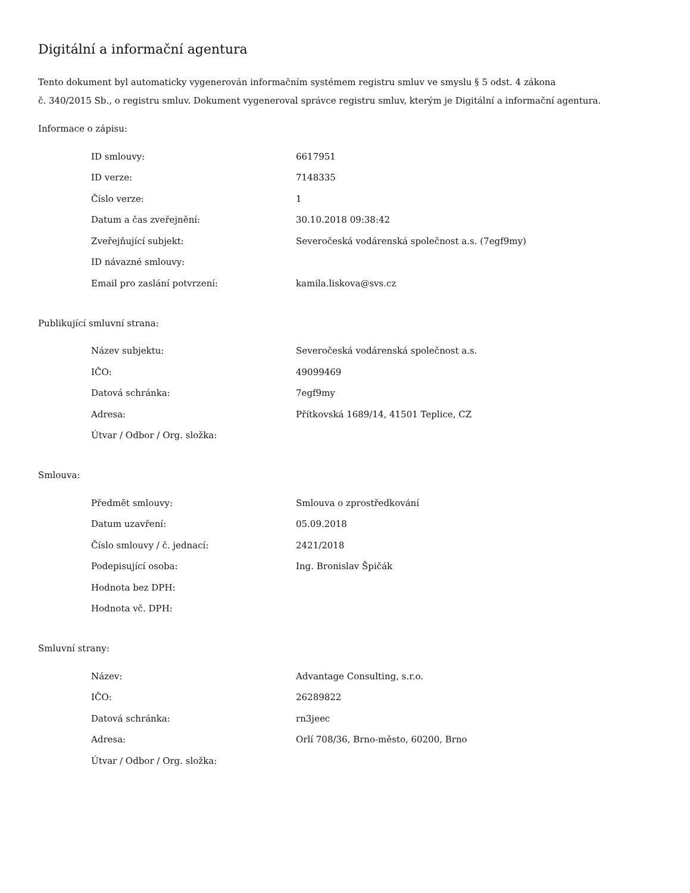Digitální a informační agentura
Tento dokument byl automaticky vygenerován informačním systémem registru smluv ve smyslu § 5 odst. 4 zákona
č. 340/2015 Sb., o registru smluv. Dokument vygeneroval správce registru smluv, kterým je Digitální a informační agentura.
Informace o zápisu:
| ID smlouvy: | 6617951 |
| ID verze: | 7148335 |
| Číslo verze: | 1 |
| Datum a čas zveřejnění: | 30.10.2018 09:38:42 |
| Zveřejňující subjekt: | Severočeská vodárenská společnost a.s. (7egf9my) |
| ID návazné smlouvy: | |
| Email pro zaslání potvrzení: | kamila.liskova@svs.cz |
Publikující smluvní strana:
| Název subjektu: | Severočeská vodárenská společnost a.s. |
| IČO: | 49099469 |
| Datová schránka: | 7egf9my |
| Adresa: | Přítkovská 1689/14, 41501 Teplice, CZ |
| Útvar / Odbor / Org. složka: | |
Smlouva:
| Předmět smlouvy: | Smlouva o zprostředkování |
| Datum uzavření: | 05.09.2018 |
| Číslo smlouvy / č. jednací: | 2421/2018 |
| Podepisující osoba: | Ing. Bronislav Špičák |
| Hodnota bez DPH: | |
| Hodnota vč. DPH: | |
Smluvní strany:
| Název: | Advantage Consulting, s.r.o. |
| IČO: | 26289822 |
| Datová schránka: | rn3jeec |
| Adresa: | Orlí 708/36, Brno-město, 60200, Brno |
| Útvar / Odbor / Org. složka: | |